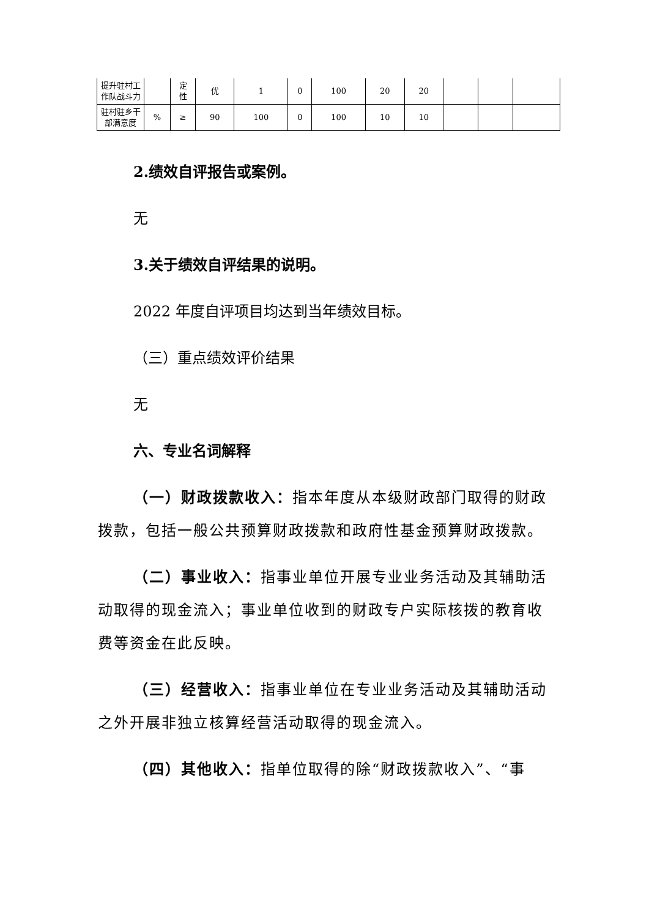| 提升驻村工作队战斗力 | | 定 性 | 优 | 1 | 0 | 100 | 20 | 20 | | | |
| 驻村驻乡干部满意度 | % | ≥ | 90 | 100 | 0 | 100 | 10 | 10 | | | |
2.绩效自评报告或案例。
无
3.关于绩效自评结果的说明。
2022 年度自评项目均达到当年绩效目标。
（三）重点绩效评价结果
无
六、专业名词解释
（一）财政拨款收入：指本年度从本级财政部门取得的财政拨款，包括一般公共预算财政拨款和政府性基金预算财政拨款。
（二）事业收入：指事业单位开展专业业务活动及其辅助活动取得的现金流入；事业单位收到的财政专户实际核拨的教育收费等资金在此反映。
（三）经营收入：指事业单位在专业业务活动及其辅助活动之外开展非独立核算经营活动取得的现金流入。
（四）其他收入：指单位取得的除“财政拨款收入”、“事